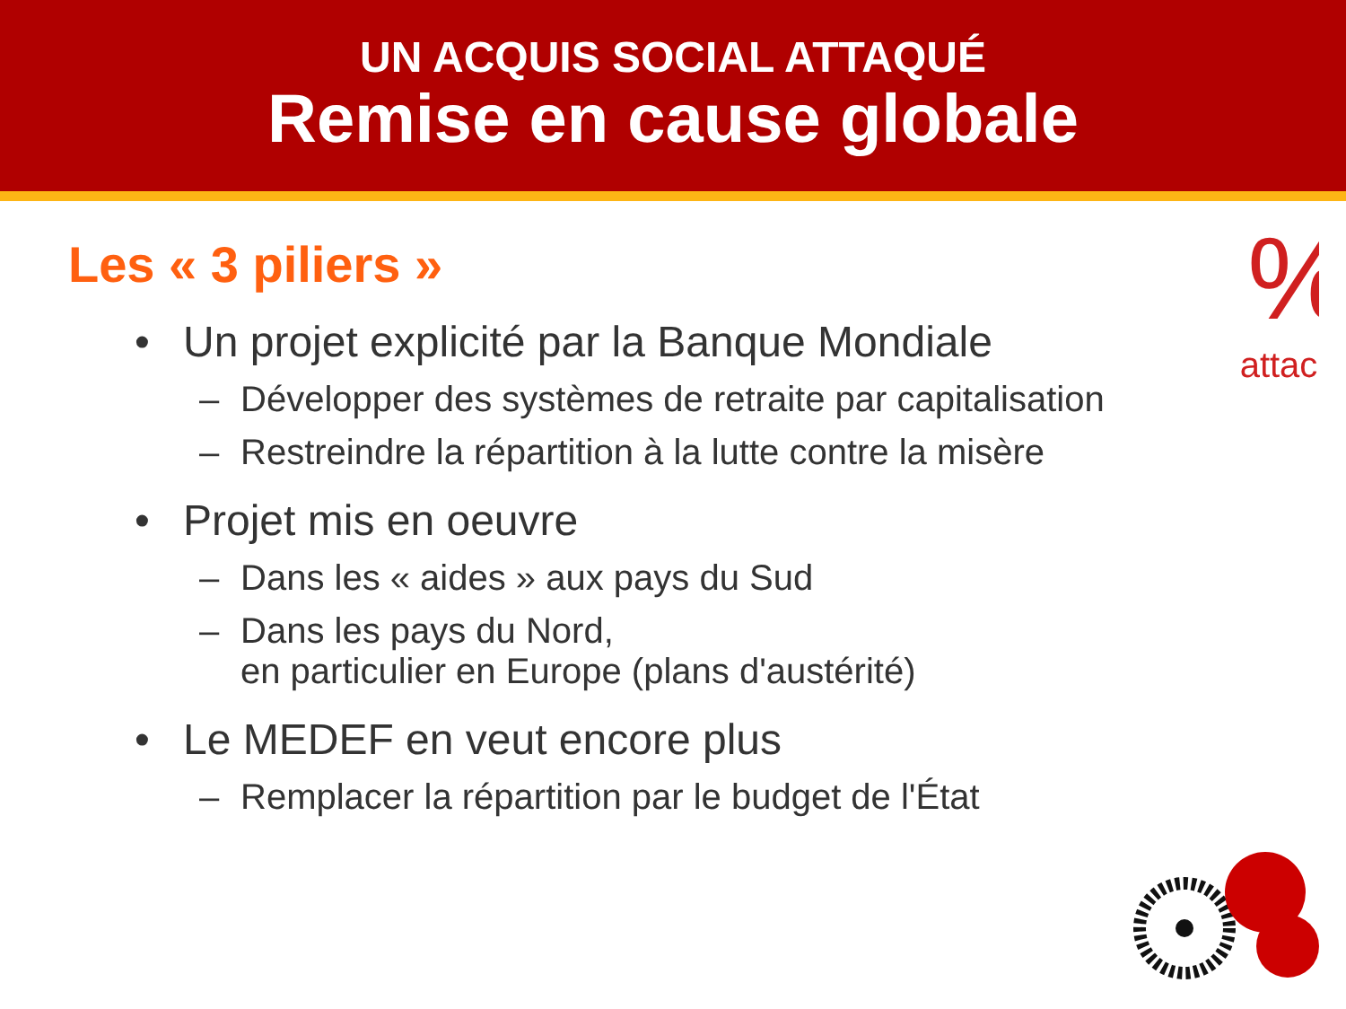UN ACQUIS SOCIAL ATTAQUÉ
Remise en cause globale
%
attac
Les « 3 piliers »
• Un projet explicité par la Banque Mondiale
– Développer des systèmes de retraite par capitalisation
– Restreindre la répartition à la lutte contre la misère
• Projet mis en oeuvre
– Dans les « aides » aux pays du Sud
– Dans les pays du Nord,
en particulier en Europe (plans d'austérité)
• Le MEDEF en veut encore plus
– Remplacer la répartition par le budget de l'État